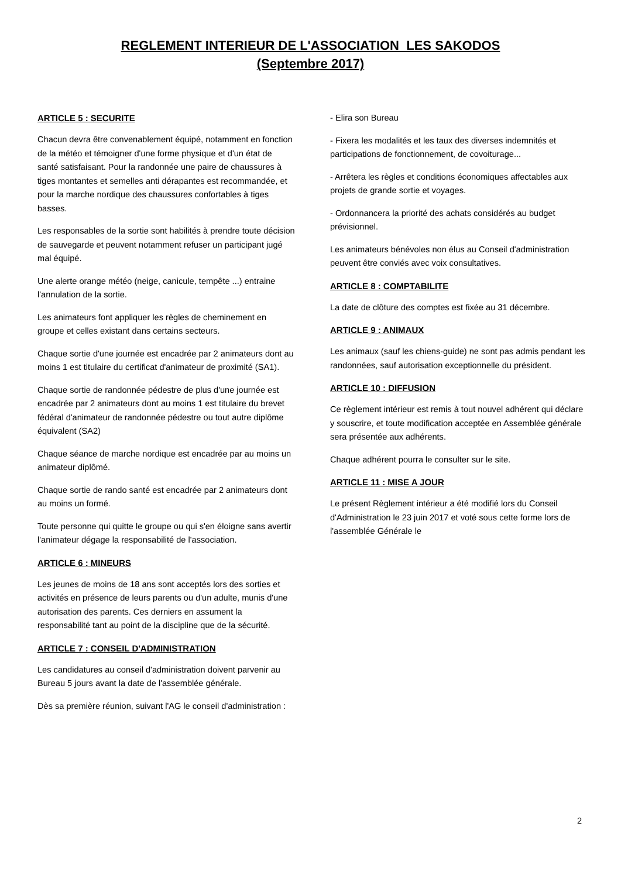REGLEMENT INTERIEUR DE L'ASSOCIATION LES SAKODOS
(Septembre 2017)
ARTICLE 5 : SECURITE
Chacun devra être convenablement équipé, notamment en fonction de la météo et témoigner d'une forme physique et d'un état de santé satisfaisant. Pour la randonnée une paire de chaussures à tiges montantes et semelles anti dérapantes est recommandée, et pour la marche nordique des chaussures confortables à tiges basses.
Les responsables de la sortie sont habilités à prendre toute décision de sauvegarde et peuvent notamment refuser un participant jugé mal équipé.
Une alerte orange météo (neige, canicule, tempête ...) entraine l'annulation de la sortie.
Les animateurs font appliquer les règles de cheminement en groupe et celles existant dans certains secteurs.
Chaque sortie d'une journée est encadrée par 2 animateurs dont au moins 1 est titulaire du certificat d'animateur de proximité (SA1).
Chaque sortie de randonnée pédestre de plus d'une journée est encadrée par 2 animateurs dont au moins 1 est titulaire du brevet fédéral d'animateur de randonnée pédestre ou tout autre diplôme équivalent (SA2)
Chaque séance de marche nordique est encadrée par au moins un animateur diplômé.
Chaque sortie de rando santé est encadrée par 2 animateurs dont au moins un formé.
Toute personne qui quitte le groupe ou qui s'en éloigne sans avertir l'animateur dégage la responsabilité de l'association.
ARTICLE 6 : MINEURS
Les jeunes de moins de 18 ans sont acceptés lors des sorties et activités en présence de leurs parents ou d'un adulte, munis d'une autorisation des parents. Ces derniers en assument la responsabilité tant au point de la discipline que de la sécurité.
ARTICLE 7 : CONSEIL D'ADMINISTRATION
Les candidatures au conseil d'administration doivent parvenir au Bureau 5 jours avant la date de l'assemblée générale.
Dès sa première réunion, suivant l'AG le conseil d'administration :
- Elira son Bureau
- Fixera les modalités et les taux des diverses indemnités et participations de fonctionnement, de covoiturage...
- Arrêtera les règles et conditions économiques affectables aux projets de grande sortie et voyages.
- Ordonnancera la priorité des achats considérés au budget prévisionnel.
Les animateurs bénévoles non élus au Conseil d'administration peuvent être conviés avec voix consultatives.
ARTICLE 8 : COMPTABILITE
La date de clôture des comptes est fixée au 31 décembre.
ARTICLE 9 : ANIMAUX
Les animaux (sauf les chiens-guide) ne sont pas admis pendant les randonnées, sauf autorisation exceptionnelle du président.
ARTICLE 10 : DIFFUSION
Ce règlement intérieur est remis à tout nouvel adhérent qui déclare y souscrire, et toute modification acceptée en Assemblée générale sera présentée aux adhérents.
Chaque adhérent pourra le consulter sur le site.
ARTICLE 11 : MISE A JOUR
Le présent Règlement intérieur a été modifié lors du Conseil d'Administration le 23 juin 2017 et voté sous cette forme lors de l'assemblée Générale le
2